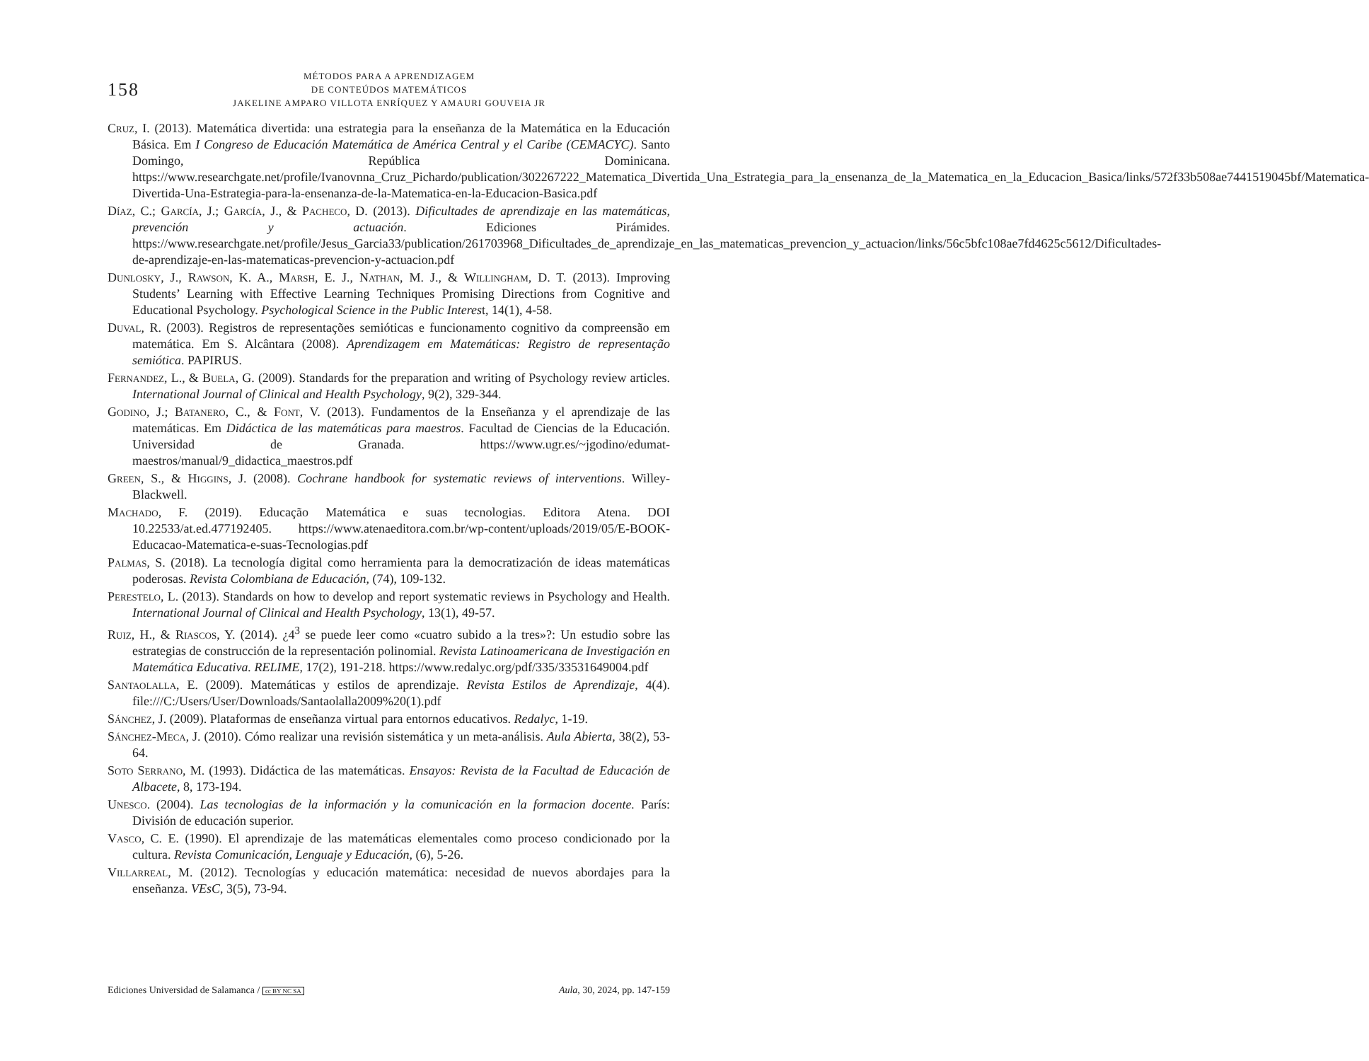158
MÉTODOS PARA A APRENDIZAGEM
DE CONTEÚDOS MATEMÁTICOS
JAKELINE AMPARO VILLOTA ENRÍQUEZ Y AMAURI GOUVEIA JR
Cruz, I. (2013). Matemática divertida: una estrategia para la enseñanza de la Matemática en la Educación Básica. Em I Congreso de Educación Matemática de América Central y el Caribe (CEMACYC). Santo Domingo, República Dominicana. https://www.researchgate.net/profile/Ivanovnna_Cruz_Pichardo/publication/302267222_Matematica_Divertida_Una_Estrategia_para_la_ensenanza_de_la_Matematica_en_la_Educacion_Basica/links/572f33b508ae7441519045bf/Matematica-Divertida-Una-Estrategia-para-la-ensenanza-de-la-Matematica-en-la-Educacion-Basica.pdf
Díaz, C.; García, J.; García, J., & Pacheco, D. (2013). Dificultades de aprendizaje en las matemáticas, prevención y actuación. Ediciones Pirámides. https://www.researchgate.net/profile/Jesus_Garcia33/publication/261703968_Dificultades_de_aprendizaje_en_las_matematicas_prevencion_y_actuacion/links/56c5bfc108ae7fd4625c5612/Dificultades-de-aprendizaje-en-las-matematicas-prevencion-y-actuacion.pdf
Dunlosky, J., Rawson, K. A., Marsh, E. J., Nathan, M. J., & Willingham, D. T. (2013). Improving Students’ Learning with Effective Learning Techniques Promising Directions from Cognitive and Educational Psychology. Psychological Science in the Public Interest, 14(1), 4-58.
Duval, R. (2003). Registros de representações semióticas e funcionamento cognitivo da compreensão em matemática. Em S. Alcântara (2008). Aprendizagem em Matemáticas: Registro de representação semiótica. PAPIRUS.
Fernandez, L., & Buela, G. (2009). Standards for the preparation and writing of Psychology review articles. International Journal of Clinical and Health Psychology, 9(2), 329-344.
Godino, J.; Batanero, C., & Font, V. (2013). Fundamentos de la Enseñanza y el aprendizaje de las matemáticas. Em Didáctica de las matemáticas para maestros. Facultad de Ciencias de la Educación. Universidad de Granada. https://www.ugr.es/~jgodino/edumat-maestros/manual/9_didactica_maestros.pdf
Green, S., & Higgins, J. (2008). Cochrane handbook for systematic reviews of interventions. Willey-Blackwell.
Machado, F. (2019). Educação Matemática e suas tecnologias. Editora Atena. DOI 10.22533/at.ed.477192405. https://www.atenaeditora.com.br/wp-content/uploads/2019/05/E-BOOK-Educacao-Matematica-e-suas-Tecnologias.pdf
Palmas, S. (2018). La tecnología digital como herramienta para la democratización de ideas matemáticas poderosas. Revista Colombiana de Educación, (74), 109-132.
Perestelo, L. (2013). Standards on how to develop and report systematic reviews in Psychology and Health. International Journal of Clinical and Health Psychology, 13(1), 49-57.
Ruiz, H., & Riascos, Y. (2014). ¿4<sup>3</sup> se puede leer como «cuatro subido a la tres»?: Un estudio sobre las estrategias de construcción de la representación polinomial. Revista Latinoamericana de Investigación en Matemática Educativa. RELIME, 17(2), 191-218. https://www.redalyc.org/pdf/335/33531649004.pdf
Santaolalla, E. (2009). Matemáticas y estilos de aprendizaje. Revista Estilos de Aprendizaje, 4(4). file:///C:/Users/User/Downloads/Santaolalla2009%20(1).pdf
Sánchez, J. (2009). Plataformas de enseñanza virtual para entornos educativos. Redalyc, 1-19.
Sánchez-Meca, J. (2010). Cómo realizar una revisión sistemática y un meta-análisis. Aula Abierta, 38(2), 53-64.
Soto Serrano, M. (1993). Didáctica de las matemáticas. Ensayos: Revista de la Facultad de Educación de Albacete, 8, 173-194.
Unesco. (2004). Las tecnologias de la información y la comunicación en la formacion docente. París: División de educación superior.
Vasco, C. E. (1990). El aprendizaje de las matemáticas elementales como proceso condicionado por la cultura. Revista Comunicación, Lenguaje y Educación, (6), 5-26.
Villarreal, M. (2012). Tecnologías y educación matemática: necesidad de nuevos abordajes para la enseñanza. VEsC, 3(5), 73-94.
Ediciones Universidad de Salamanca / cc BY NC SA Aula, 30, 2024, pp. 147-159